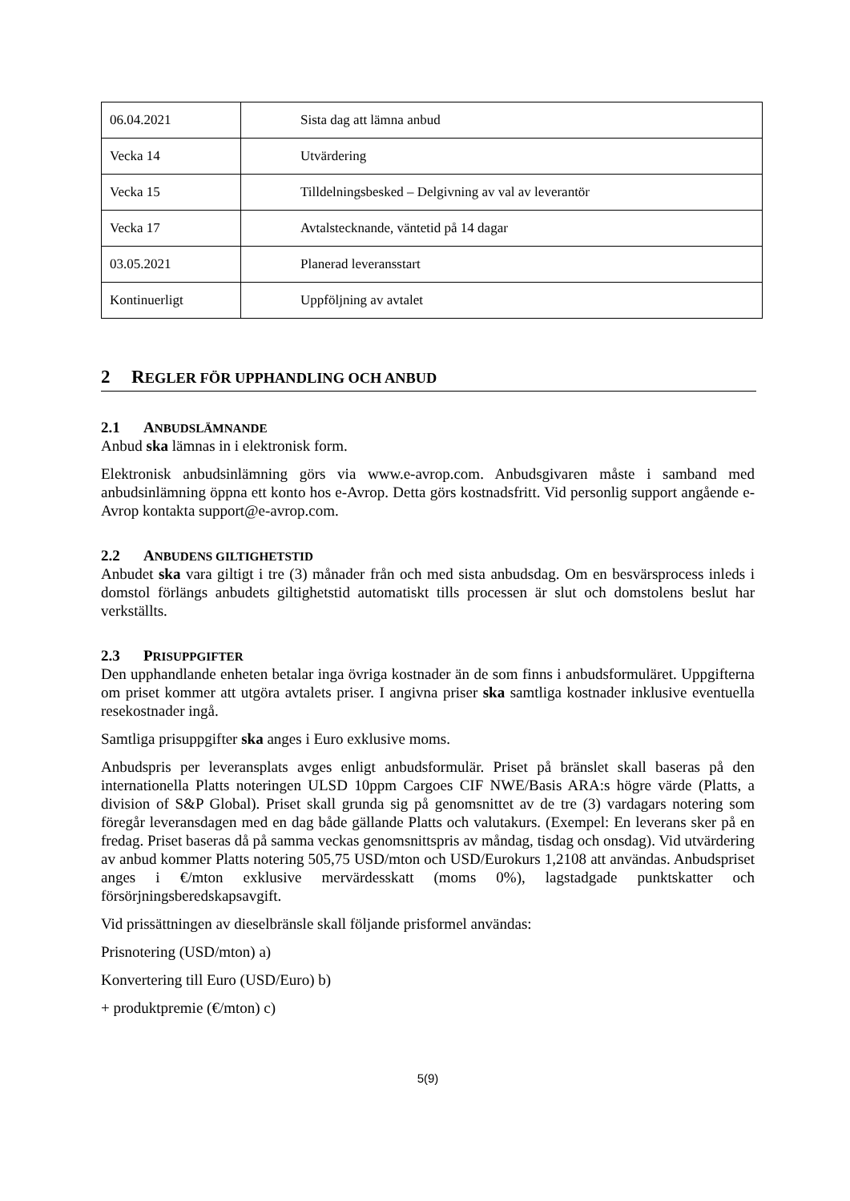| 06.04.2021 | Sista dag att lämna anbud |
| Vecka 14 | Utvärdering |
| Vecka 15 | Tilldelningsbesked – Delgivning av val av leverantör |
| Vecka 17 | Avtalstecknande, väntetid på 14 dagar |
| 03.05.2021 | Planerad leveransstart |
| Kontinuerligt | Uppföljning av avtalet |
2 REGLER FÖR UPPHANDLING OCH ANBUD
2.1 ANBUDSLÄMNANDE
Anbud ska lämnas in i elektronisk form.
Elektronisk anbudsinlämning görs via www.e-avrop.com. Anbudsgivaren måste i samband med anbudsinlämning öppna ett konto hos e-Avrop. Detta görs kostnadsfritt. Vid personlig support angående e-Avrop kontakta support@e-avrop.com.
2.2 ANBUDENS GILTIGHETSTID
Anbudet ska vara giltigt i tre (3) månader från och med sista anbudsdag. Om en besvärsprocess inleds i domstol förlängs anbudets giltighetstid automatiskt tills processen är slut och domstolens beslut har verkställts.
2.3 PRISUPPGIFTER
Den upphandlande enheten betalar inga övriga kostnader än de som finns i anbudsformuläret. Uppgifterna om priset kommer att utgöra avtalets priser. I angivna priser ska samtliga kostnader inklusive eventuella resekostnader ingå.
Samtliga prisuppgifter ska anges i Euro exklusive moms.
Anbudspris per leveransplats avges enligt anbudsformulär. Priset på bränslet skall baseras på den internationella Platts noteringen ULSD 10ppm Cargoes CIF NWE/Basis ARA:s högre värde (Platts, a division of S&P Global). Priset skall grunda sig på genomsnittet av de tre (3) vardagars notering som föregår leveransdagen med en dag både gällande Platts och valutakurs. (Exempel: En leverans sker på en fredag. Priset baseras då på samma veckas genomsnittspris av måndag, tisdag och onsdag). Vid utvärdering av anbud kommer Platts notering 505,75 USD/mton och USD/Eurokurs 1,2108 att användas. Anbudspriset anges i €/mton exklusive mervärdesskatt (moms 0%), lagstadgade punktskatter och försörjningsberedskapsavgift.
Vid prissättningen av dieselbränsle skall följande prisformel användas:
Prisnotering (USD/mton) a)
Konvertering till Euro (USD/Euro) b)
+ produktpremie (€/mton) c)
5(9)